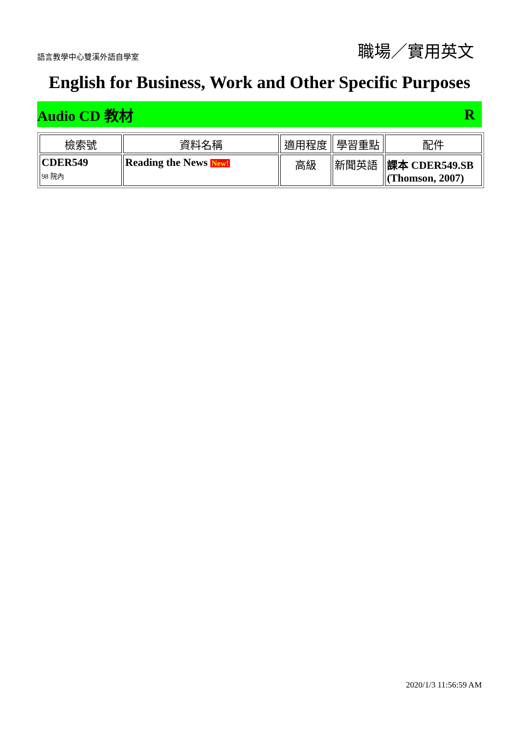語言教學中心雙溪外語自學室 職場／實用英文
English for Business, Work and Other Specific Purposes
Audio CD 教材 R
| 檢索號 | 資料名稱 | 適用程度 | 學習重點 | 配件 |
| --- | --- | --- | --- | --- |
| CDER549 98 院內 | Reading the News New! | 高級 | 新聞英語 | 課本 CDER549.SB (Thomson, 2007) |
2020/1/3 11:56:59 AM